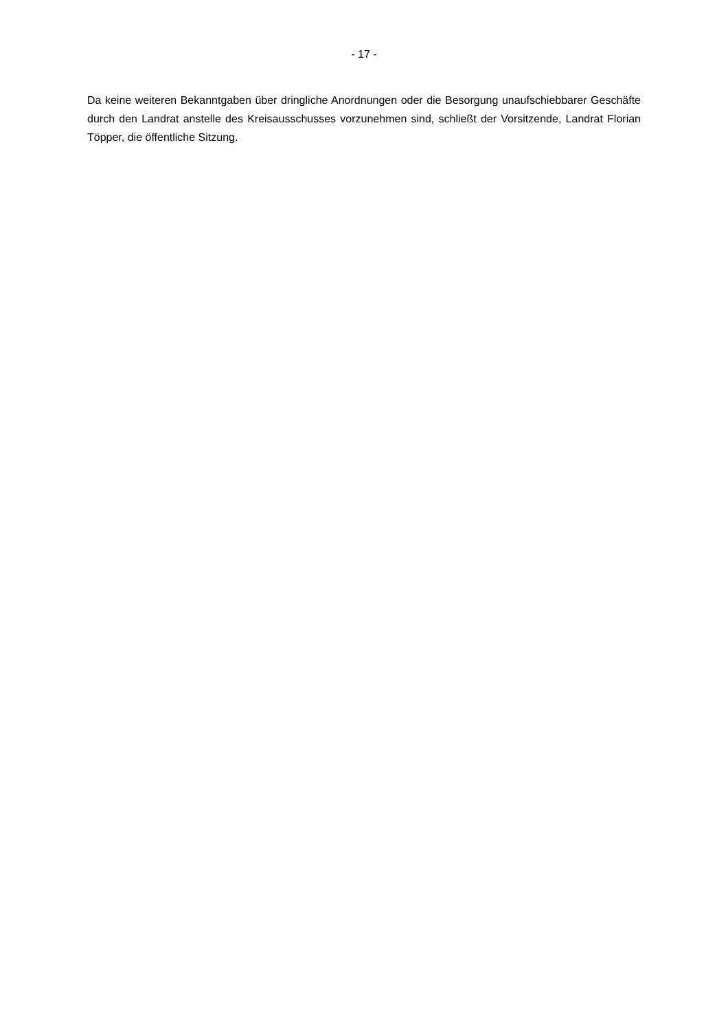- 17 -
Da keine weiteren Bekanntgaben über dringliche Anordnungen oder die Besorgung unaufschiebbarer Geschäfte durch den Landrat anstelle des Kreisausschusses vorzunehmen sind, schließt der Vorsitzende, Landrat Florian Töpper, die öffentliche Sitzung.